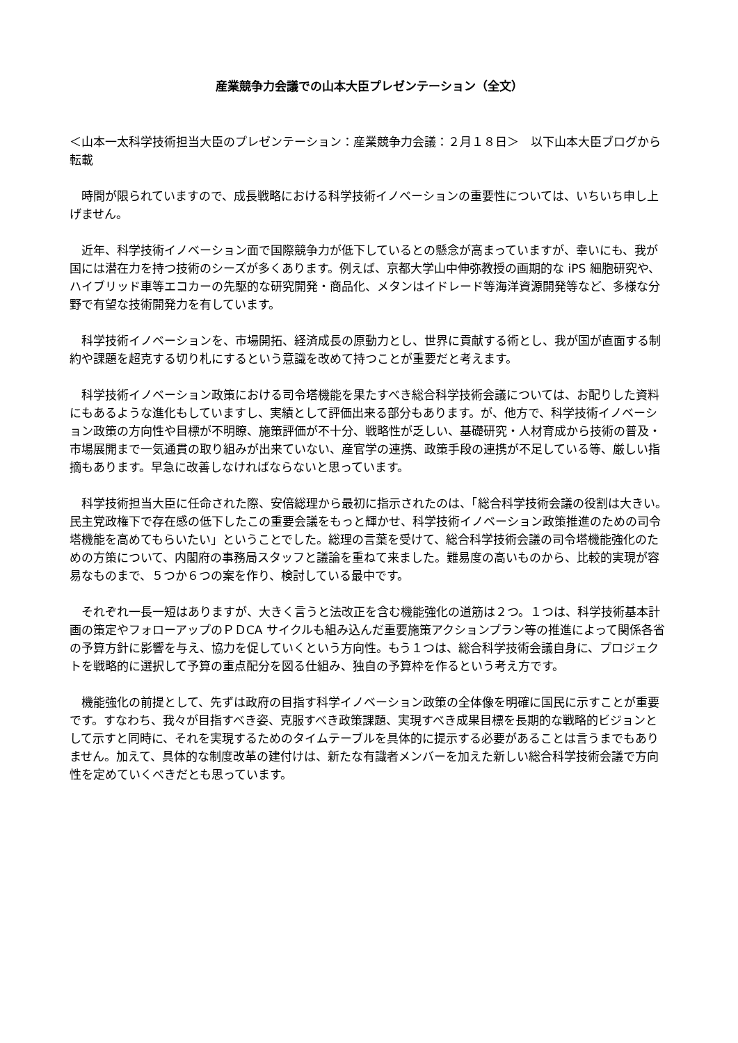産業競争力会議での山本大臣プレゼンテーション（全文）
＜山本一太科学技術担当大臣のプレゼンテーション：産業競争力会議：２月１８日＞　以下山本大臣ブログから転載
　時間が限られていますので、成長戦略における科学技術イノベーションの重要性については、いちいち申し上げません。
　近年、科学技術イノベーション面で国際競争力が低下しているとの懸念が高まっていますが、幸いにも、我が国には潜在力を持つ技術のシーズが多くあります。例えば、京都大学山中伸弥教授の画期的な iPS 細胞研究や、ハイブリッド車等エコカーの先駆的な研究開発・商品化、メタンはイドレード等海洋資源開発等など、多様な分野で有望な技術開発力を有しています。
　科学技術イノベーションを、市場開拓、経済成長の原動力とし、世界に貢献する術とし、我が国が直面する制約や課題を超克する切り札にするという意識を改めて持つことが重要だと考えます。
　科学技術イノベーション政策における司令塔機能を果たすべき総合科学技術会議については、お配りした資料にもあるような進化もしていますし、実績として評価出来る部分もあります。が、他方で、科学技術イノベーション政策の方向性や目標が不明瞭、施策評価が不十分、戦略性が乏しい、基礎研究・人材育成から技術の普及・市場展開まで一気通貫の取り組みが出来ていない、産官学の連携、政策手段の連携が不足している等、厳しい指摘もあります。早急に改善しなければならないと思っています。
　科学技術担当大臣に任命された際、安倍総理から最初に指示されたのは、「総合科学技術会議の役割は大きい。民主党政権下で存在感の低下したこの重要会議をもっと輝かせ、科学技術イノベーション政策推進のための司令塔機能を高めてもらいたい」ということでした。総理の言葉を受けて、総合科学技術会議の司令塔機能強化のための方策について、内閣府の事務局スタッフと議論を重ねて来ました。難易度の高いものから、比較的実現が容易なものまで、５つか６つの案を作り、検討している最中です。
　それぞれ一長一短はありますが、大きく言うと法改正を含む機能強化の道筋は２つ。１つは、科学技術基本計画の策定やフォローアップのＰＤCA サイクルも組み込んだ重要施策アクションプラン等の推進によって関係各省の予算方針に影響を与え、協力を促していくという方向性。もう１つは、総合科学技術会議自身に、プロジェクトを戦略的に選択して予算の重点配分を図る仕組み、独自の予算枠を作るという考え方です。
　機能強化の前提として、先ずは政府の目指す科学イノベーション政策の全体像を明確に国民に示すことが重要です。すなわち、我々が目指すべき姿、克服すべき政策課題、実現すべき成果目標を長期的な戦略的ビジョンとして示すと同時に、それを実現するためのタイムテーブルを具体的に提示する必要があることは言うまでもありません。加えて、具体的な制度改革の建付けは、新たな有識者メンバーを加えた新しい総合科学技術会議で方向性を定めていくべきだとも思っています。